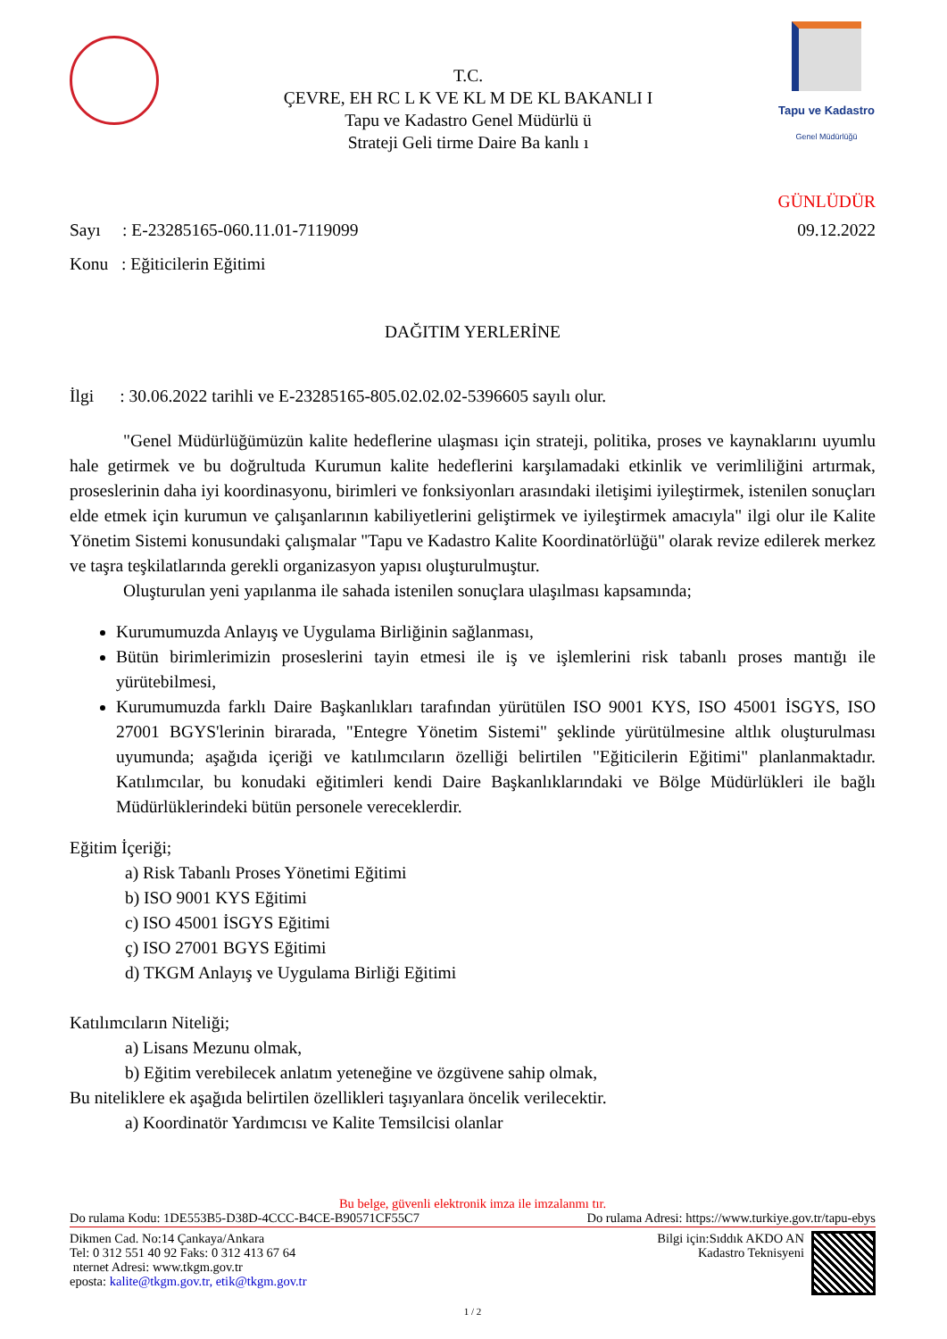T.C.
ÇEVRE, EH RC L K VE KL M DE KL BAKANLI I
Tapu ve Kadastro Genel Müdürlü ü
Strateji Geli tirme Daire Ba kanlı ı
Tapu ve Kadastro
Genel Müdürlüğü
GÜNLÜDÜR
Sayı : E-23285165-060.11.01-7119099 09.12.2022
Konu : Eğiticilerin Eğitimi
DAĞITIM YERLERİNE
İlgi : 30.06.2022 tarihli ve E-23285165-805.02.02.02-5396605 sayılı olur.
"Genel Müdürlüğümüzün kalite hedeflerine ulaşması için strateji, politika, proses ve kaynaklarını uyumlu hale getirmek ve bu doğrultuda Kurumun kalite hedeflerini karşılamadaki etkinlik ve verimliliğini artırmak, proseslerinin daha iyi koordinasyonu, birimleri ve fonksiyonları arasındaki iletişimi iyileştirmek, istenilen sonuçları elde etmek için kurumun ve çalışanlarının kabiliyetlerini geliştirmek ve iyileştirmek amacıyla" ilgi olur ile Kalite Yönetim Sistemi konusundaki çalışmalar "Tapu ve Kadastro Kalite Koordinatörlüğü" olarak revize edilerek merkez ve taşra teşkilatlarında gerekli organizasyon yapısı oluşturulmuştur.
Oluşturulan yeni yapılanma ile sahada istenilen sonuçlara ulaşılması kapsamında;
Kurumumuzda Anlayış ve Uygulama Birliğinin sağlanması,
Bütün birimlerimizin proseslerini tayin etmesi ile iş ve işlemlerini risk tabanlı proses mantığı ile yürütebilmesi,
Kurumumuzda farklı Daire Başkanlıkları tarafından yürütülen ISO 9001 KYS, ISO 45001 İSGYS, ISO 27001 BGYS'lerinin birarada, "Entegre Yönetim Sistemi" şeklinde yürütülmesine altlık oluşturulması uyumunda; aşağıda içeriği ve katılımcıların özelliği belirtilen "Eğiticilerin Eğitimi" planlanmaktadır. Katılımcılar, bu konudaki eğitimleri kendi Daire Başkanlıklarındaki ve Bölge Müdürlükleri ile bağlı Müdürlüklerindeki bütün personele vereceklerdir.
Eğitim İçeriği;
a) Risk Tabanlı Proses Yönetimi Eğitimi
b) ISO 9001 KYS Eğitimi
c) ISO 45001 İSGYS Eğitimi
ç) ISO 27001 BGYS Eğitimi
d) TKGM Anlayış ve Uygulama Birliği Eğitimi
Katılımcıların Niteliği;
a) Lisans Mezunu olmak,
b) Eğitim verebilecek anlatım yeteneğine ve özgüvene sahip olmak,
Bu niteliklere ek aşağıda belirtilen özellikleri taşıyanlara öncelik verilecektir.
a) Koordinatör Yardımcısı ve Kalite Temsilcisi olanlar
Bu belge, güvenli elektronik imza ile imzalanmı tır.
Do rulama Kodu: 1DE553B5-D38D-4CCC-B4CE-B90571CF55C7 Do rulama Adresi: https://www.turkiye.gov.tr/tapu-ebys
Dikmen Cad. No:14 Çankaya/Ankara
Tel: 0 312 551 40 92 Faks: 0 312 413 67 64
nternet Adresi: www.tkgm.gov.tr
eposta: kalite@tkgm.gov.tr, etik@tkgm.gov.tr
Bilgi için:Sıddık AKDO AN
Kadastro Teknisyeni
1 / 2